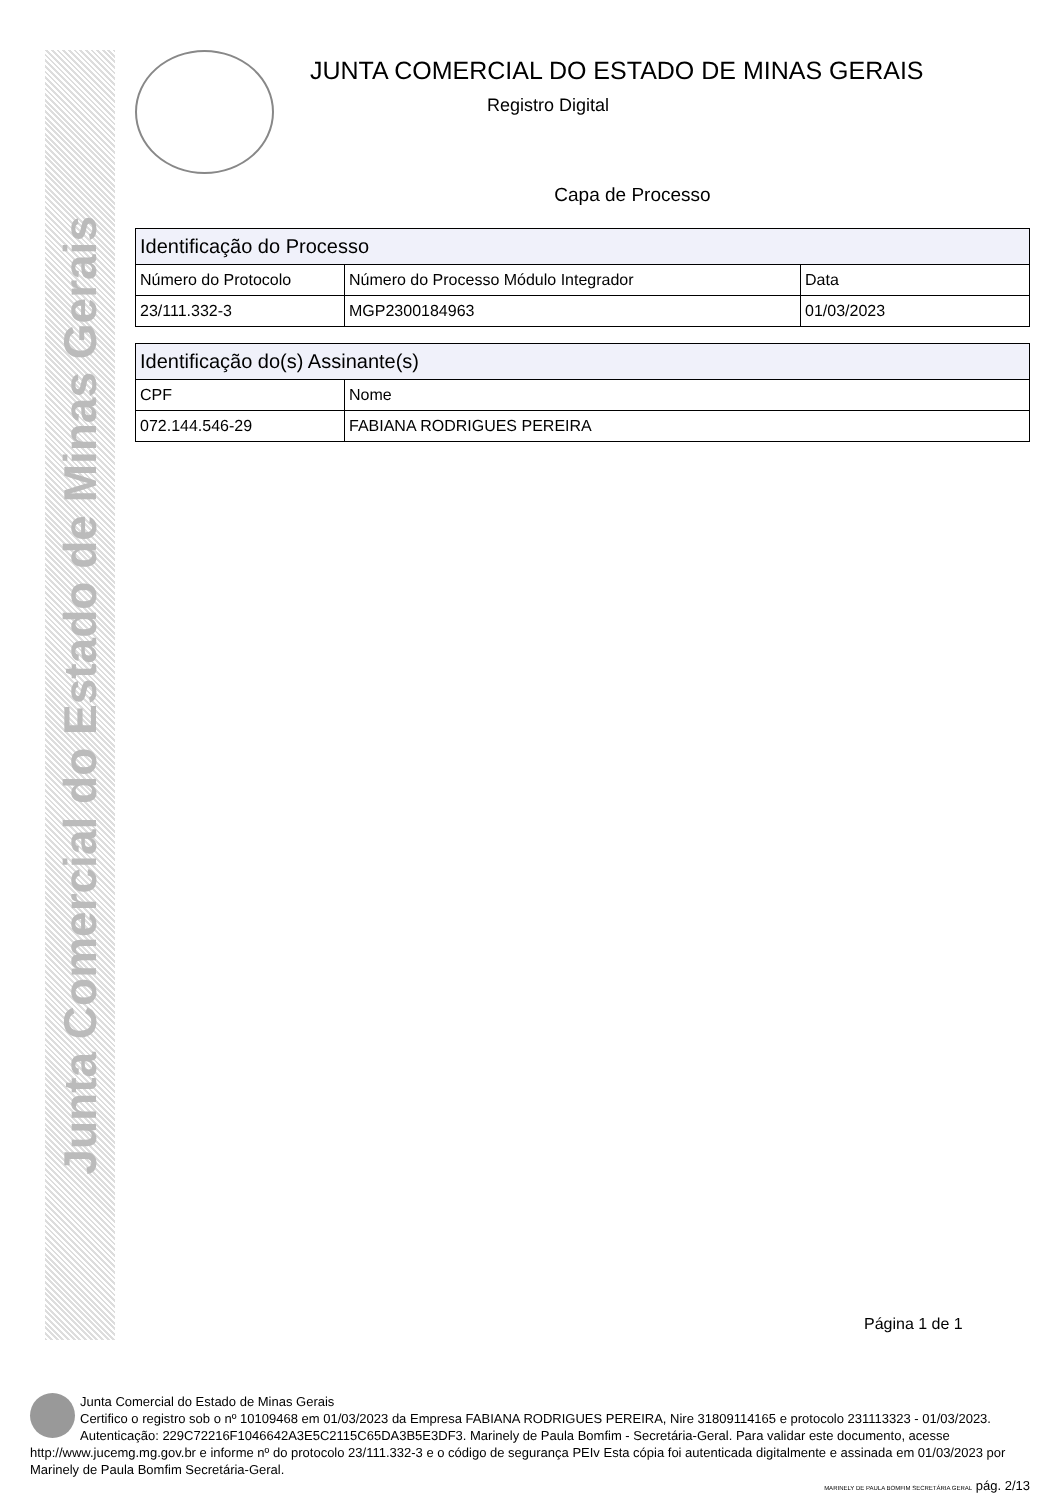Junta Comercial do Estado de Minas Gerais
JUNTA COMERCIAL DO ESTADO DE MINAS GERAIS
Registro Digital
Capa de Processo
| Identificação do Processo | | |
| --- | --- | --- |
| Número do Protocolo | Número do Processo Módulo Integrador | Data |
| 23/111.332-3 | MGP2300184963 | 01/03/2023 |
| Identificação do(s) Assinante(s) | |
| --- | --- |
| CPF | Nome |
| 072.144.546-29 | FABIANA RODRIGUES PEREIRA |
Página 1 de 1
Junta Comercial do Estado de Minas Gerais
Certifico o registro sob o nº 10109468 em 01/03/2023 da Empresa FABIANA RODRIGUES PEREIRA, Nire 31809114165 e protocolo 231113323 - 01/03/2023. Autenticação: 229C72216F1046642A3E5C2115C65DA3B5E3DF3. Marinely de Paula Bomfim - Secretária-Geral. Para validar este documento, acesse http://www.jucemg.mg.gov.br e informe nº do protocolo 23/111.332-3 e o código de segurança PEIv Esta cópia foi autenticada digitalmente e assinada em 01/03/2023 por Marinely de Paula Bomfim Secretária-Geral.
MARINELY DE PAULA BOMFIM SECRETÁRIA GERAL pág. 2/13